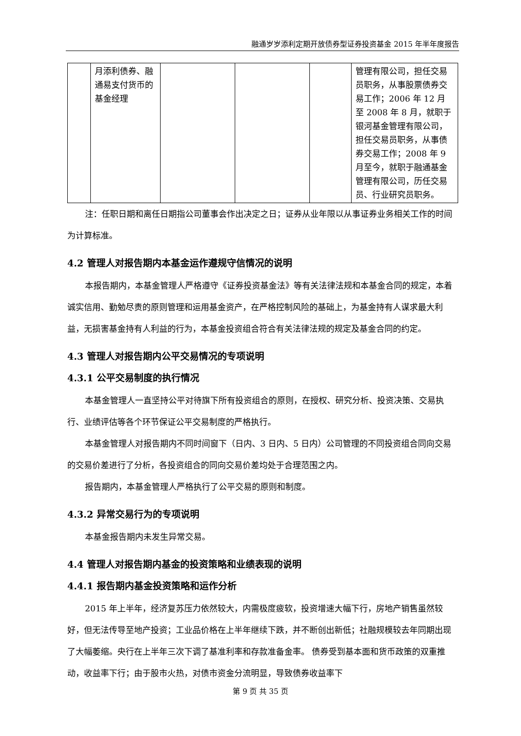融通岁岁添利定期开放债券型证券投资基金 2015 年半年度报告
| | 月添利债券、融通易支付货币的基金经理 | | | | 管理有限公司，担任交易员职务，从事股票债券交易工作；2006 年 12 月至 2008 年 8 月，就职于银河基金管理有限公司，担任交易员职务，从事债券交易工作；2008 年 9 月至今，就职于融通基金管理有限公司，历任交易员、行业研究员职务。 |
注：任职日期和离任日期指公司董事会作出决定之日；证券从业年限以从事证券业务相关工作的时间为计算标准。
4.2 管理人对报告期内本基金运作遵规守信情况的说明
本报告期内，本基金管理人严格遵守《证券投资基金法》等有关法律法规和本基金合同的规定，本着诚实信用、勤勉尽责的原则管理和运用基金资产，在严格控制风险的基础上，为基金持有人谋求最大利益，无损害基金持有人利益的行为，本基金投资组合符合有关法律法规的规定及基金合同的约定。
4.3 管理人对报告期内公平交易情况的专项说明
4.3.1 公平交易制度的执行情况
本基金管理人一直坚持公平对待旗下所有投资组合的原则，在授权、研究分析、投资决策、交易执行、业绩评估等各个环节保证公平交易制度的严格执行。
本基金管理人对报告期内不同时间窗下（日内、3 日内、5 日内）公司管理的不同投资组合同向交易的交易价差进行了分析，各投资组合的同向交易价差均处于合理范围之内。
报告期内，本基金管理人严格执行了公平交易的原则和制度。
4.3.2 异常交易行为的专项说明
本基金报告期内未发生异常交易。
4.4 管理人对报告期内基金的投资策略和业绩表现的说明
4.4.1 报告期内基金投资策略和运作分析
2015 年上半年，经济复苏压力依然较大，内需极度疲软，投资增速大幅下行，房地产销售虽然较好，但无法传导至地产投资；工业品价格在上半年继续下跌，并不断创出新低；社融规模较去年同期出现了大幅萎缩。央行在上半年三次下调了基准利率和存款准备金率。 债券受到基本面和货币政策的双重推动，收益率下行；由于股市火热，对债市资金分流明显，导致债券收益率下
第 9 页 共 35 页